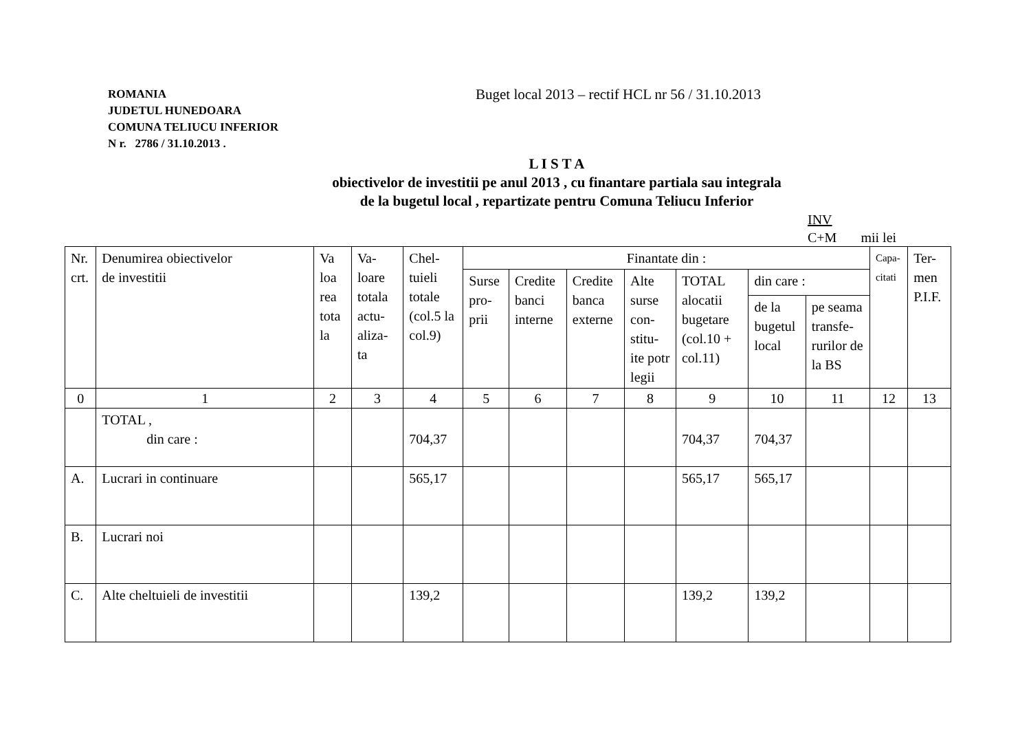ROMANIA
JUDETUL HUNEDOARA
COMUNA TELIUCU INFERIOR
N r. 2786 / 31.10.2013 .
Buget local 2013 – rectif HCL nr 56 / 31.10.2013
L I S T A
obiectivelor de investitii pe anul 2013 , cu finantare partiala sau integrala
de la bugetul local , repartizate pentru Comuna Teliucu Inferior
INV
C+M mii lei
| Nr. crt. | Denumirea obiectivelor de investitii | Va loa rea tota la | Va- loare totala actu- aliza- ta | Chel- tuieli totale (col.5 la col.9) | Finantate din : | | | | | | | Capa- citati | Ter- men P.I.F. |
| --- | --- | --- | --- | --- | --- | --- | --- | --- | --- | --- | --- | --- | --- |
| | | | | | Surse pro- prii | Credite banci interne | Credite banca externe | Alte surse con- stitu- ite potr legii | TOTAL alocatii bugetare (col.10 + col.11) | din care : | | | |
| | | | | | | | | | | de la bugetul local | pe seama transfe- rurilor de la BS | | |
| 0 | 1 | 2 | 3 | 4 | 5 | 6 | 7 | 8 | 9 | 10 | 11 | 12 | 13 |
| | TOTAL , din care : | | | 704,37 | | | | | 704,37 | 704,37 | | | |
| A. | Lucrari in continuare | | | 565,17 | | | | | 565,17 | 565,17 | | | |
| B. | Lucrari noi | | | | | | | | | | | | |
| C. | Alte cheltuieli de investitii | | | 139,2 | | | | | 139,2 | 139,2 | | | |